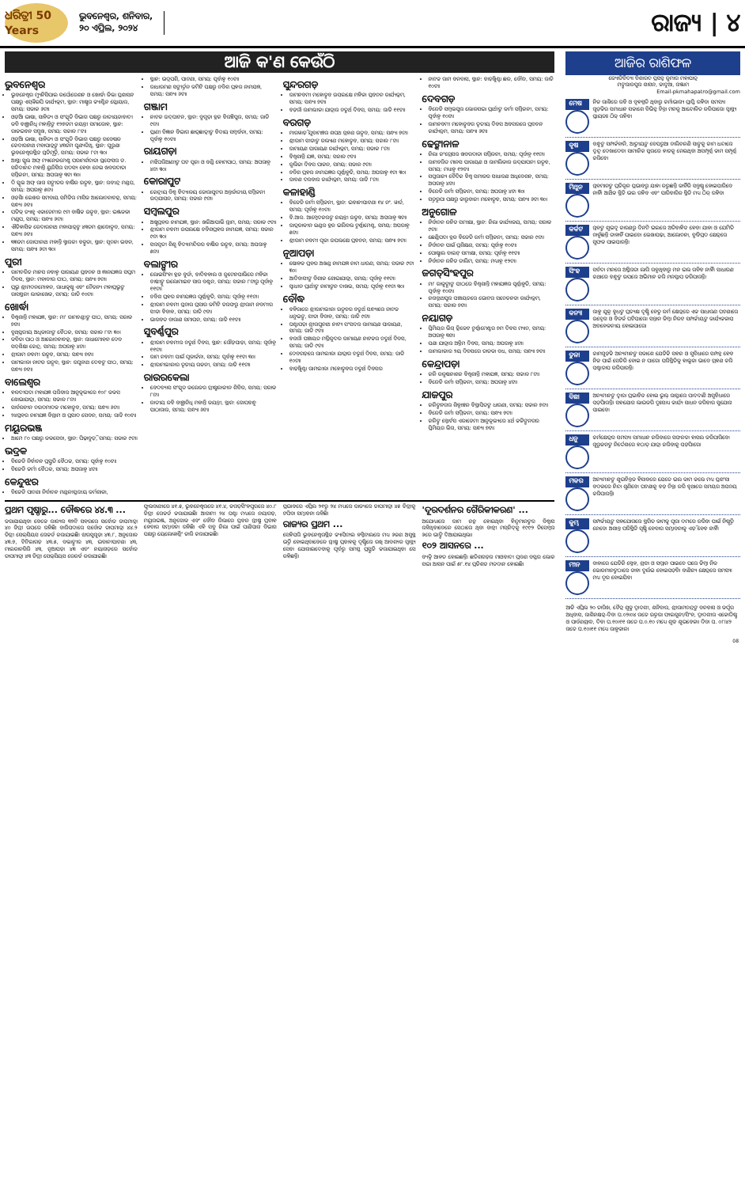ଧରିତ୍ରୀ 50 Years
ଭୁବନେଶ୍ୱର, ଶନିବାର,
୨୦ ଏପ୍ରିଲ, ୨୦୨୪
ରାଜ୍ୟ | ୪
ଆଜି କ'ଣ କେଉଁଠି
ଭୁବନେଶ୍ୱର
ଭୁବନେଶ୍ୱର ମ୍ୟୁନିସିପାଲ କର୍ପୋରେଶନ ଓ ଖୋର୍ଦ୍ଧା ଜିଲା ପ୍ରଶାସନ ପକ୍ଷରୁ ଏସ୍‌ୱିଇପି କାର୍ଯ୍ୟକ୍ରମ, ସ୍ଥାନ: ମାଷ୍ଟର କ୍ୟାଣ୍ଟିନ ସ୍କୋୟାର, ସମୟ: ସକାଳ ୬ଟା।
ଓଡ଼ିଆ ଭାଷା, ସାହିତ୍ୟ ଓ ସଂସ୍କୃତି ବିଭାଗ ପକ୍ଷରୁ ଜାତୀୟତାବାଦୀ କବି ବାଞ୍ଛାନିଧି ମହାନ୍ତିଙ୍କ ୧୨୭ତମ ଜୟନ୍ତୀ ସମାରୋହ, ସ୍ଥାନ: ରାଜଭବନ ସମ୍ମୁଖ, ସମୟ: ସକାଳ ୮ଟା।
ଓଡ଼ିଆ ଭାଷା, ସାହିତ୍ୟ ଓ ସଂସ୍କୃତି ବିଭାଗ ପକ୍ଷରୁ ଗବେଷକ କେଦାରନାଥ ମହାପାତ୍ରଙ୍କ ୪୩ତମ ପୁଣ୍ୟତିଥି, ସ୍ଥାନ: ପୁରୁଣା ଭୁବନେଶ୍ୱରସ୍ଥିତ ପ୍ରତିମୂର୍ତ୍ତି, ସମୟ: ସକାଳ ୮ଟା ୩୦।
ଆସ୍ଥା ସ୍କୁଲ ଅଫ୍ ମ୍ୟାନେଜମେଣ୍ଟ ପରାମର୍ଶଦାତା ପ୍ରଫେସର ଡ. ସଚ୍ଚିଦାନନ୍ଦ ମହାନ୍ତି ୟୁଜିସିର ସଦସ୍ୟ ହେବା ନେଇ ଖବରଦାତା ସମ୍ମିଳନୀ, ସମୟ: ଅପରାହ୍ନ ୩ଟା ୩୦।
ଦି ସ୍କୁଲ ଅଫ୍ ରାଗ ସଙ୍ଗୀତର ବାର୍ଷିକ ଉତ୍ସବ, ସ୍ଥାନ: ରବୀନ୍ଦ୍ର ମଣ୍ଡପ, ସମୟ: ଅପରାହ୍ନ ୫ଟା।
ଓଡ଼ିଶା ଲେଖକ ସମବାୟ ସମିତିର ମାସିକ ଆଲୋଚନାଚକ୍ର, ସମୟ: ସନ୍ଧ୍ୟା ୬ଟା।
ପଟ୍ଟିକ୍ ଡ୍ୟାନ୍ସ ଏକାଡେମୀର ୯ମ ବାର୍ଷିକ ଉତ୍ସବ, ସ୍ଥାନ: ଭଞ୍ଜକଳା ମଣ୍ଡପ, ସମୟ: ସନ୍ଧ୍ୟା ୬ଟା।
ଐତିହାସିକ କେଦାରନାଥ ମହାପାତ୍ରଙ୍କ ୪୩ତମ ଶ୍ରାଦ୍ଧୋତ୍ସବ, ସମୟ: ସନ୍ଧ୍ୟା ୬ଟା।
୩୩ତମ ଗୋପୀନାଥ ମହାନ୍ତି ସ୍ମାରକୀ ବକ୍ତୃତା, ସ୍ଥାନ: ସୂଚନା ଭବନ, ସମୟ: ସନ୍ଧ୍ୟା ୬ଟା ୩୦।
ପୁରୀ
ରାମଚରିତ ମାନସ ନବାହ୍ନ ପାରାୟଣ ପ୍ରବଚନ ଓ ଜ୍ଞାନଯଜ୍ଞର ସପ୍ତମ ଦିବସ, ସ୍ଥାନ: ମହାବୀର ପୀଠ, ସମୟ: ସନ୍ଧ୍ୟା ୭ଟା।
ପ୍ରଭୁ ଶ୍ରୀମଦନମୋହନ, ରାଧାକୃଷ୍ଣ ଏବଂ ଚୈତନ୍ୟ ମହାପ୍ରଭୁଙ୍କ ରାସସ୍ଥଳୀ ଲୀଳାଖେଳ, ସମୟ: ରାତି ୧୦ଟା।
ଖୋର୍ଦ୍ଧା
ବିଶ୍ୱଶାନ୍ତି ମହାଯଜ୍ଞ, ସ୍ଥାନ: ମା' ରାମଚଣ୍ଡୀଙ୍କ ପୀଠ, ସମୟ: ସକାଳ ୭ଟା।
ବୁଥ୍‌ସ୍ତରୀୟ ଅଧିକାରୀଙ୍କ ବୈଠକ, ସମୟ: ସକାଳ ୮ଟା ୩୦।
କବିତା ପାଠ ଓ ଆଲୋଚନାଚକ୍ର, ସ୍ଥାନ: ରାଧାମୋହନ ଦେବ ସଦ୍‌ଶିକ୍ଷା କେନ୍ଦ୍ର, ସମୟ: ଅପରାହ୍ନ ୪ଟା।
ଶ୍ରୀରାମ ନବମୀ ଉତ୍ସବ, ସମୟ: ସନ୍ଧ୍ୟା ୭ଟା।
ରାମଲୀଳା ନାଟକ ଉତ୍ସବ, ସ୍ଥାନ: ରଘୁନାଥ ଦେବଙ୍କ ପୀଠ, ସମୟ: ସନ୍ଧ୍ୟା ୭ଟା।
ବାଲେଶ୍ୱର
ହଳଦୀପଦା ମହାଯଜ୍ଞ ପରିବାର ଆନୁକୂଲ୍ୟରେ ୧୦୮ କଳସ ଶୋଭାଯାତ୍ରା, ସମୟ: ସକାଳ ୮ଟା।
ସାର୍ବଜନୀନ ଚଉଦମାଦଳ ମହୋତ୍ସବ, ସମୟ: ସନ୍ଧ୍ୟା ୬ଟା।
୨୪ପ୍ରହର ନାମଯଜ୍ଞ ବିଶ୍ରାମ ଓ ପ୍ରସାଦ ସେବନ, ସମୟ: ରାତି ୧୦ଟା।
ମୟୂରଭଞ୍ଜ
ଆମେ ୮୦ ପକ୍ଷରୁ ଜଳସେବା, ସ୍ଥାନ: ପିଢ଼ାବୁଡ଼ି, ସମୟ: ସକାଳ ୯ଟା।
ଭଦ୍ରକ
ବିଜେଡି ନିର୍ବାଚନ ପ୍ରସ୍ତୁତି ବୈଠକ, ସମୟ: ପୂର୍ବାହ୍ନ ୧୦ଟା।
ବିଜେଡି କର୍ମୀ ବୈଠକ, ସମୟ: ଅପରାହ୍ନ ୪ଟା।
କେନ୍ଦୁଝର
ବିଜେଡି ପାଟଣା ନିର୍ବାଚନ ମଣ୍ଡଳୀସ୍ତରୀୟ କର୍ମଶାଳା,
ସ୍ଥାନ: ଭଦ୍ରପଶି, ପାଟଣା, ସମୟ: ପୂର୍ବାହ୍ନ ୧୦ଟା।
ରାଧାରମଣ ସଙ୍କୀର୍ତ୍ତନ କମିଟି ପକ୍ଷରୁ ଚବିଶ ପ୍ରହର ନାମଯଜ୍ଞ, ସମୟ: ସନ୍ଧ୍ୟା ୬ଟା।
ଗଞ୍ଜାମ
ନାଟକ ଉଦ୍‌ଘାଟନ, ସ୍ଥାନ: ବୁଗୁଡ଼ା ବ୍ଲକ ବିରଞ୍ଚିପୁର, ସମୟ: ରାତି ୯ଟା।
ପ୍ରାଣୀ ବିଜ୍ଞାନ ବିଭାଗ ଛାତ୍ରଛାତ୍ରୀଙ୍କ ବିଦାୟ ସମ୍ବର୍ଦ୍ଧନା, ସମୟ: ପୂର୍ବାହ୍ନ ୧୦ଟା।
ରାୟଗଡ଼ା
ମଝିଘରିଆଣୀଙ୍କ ଘଟ ପୂଜା ଓ ବଣ୍ଡି ହୋମପାଠ, ସମୟ: ଅପରାହ୍ନ ୪ଟା ୩୦।
କୋରାପୁଟ
କେନ୍ଦ୍ରୀୟ ବିଶ୍ୱ ବିଦ୍ୟାଳୟ କୋରାପୁଟର ଅନ୍ତର୍ଜାତୀୟ ସମ୍ମିଳନୀ ଉଦ୍‌ଯାପନ, ସମୟ: ସକାଳ ୯ଟା।
ସମ୍ବଲପୁର
ଅଷ୍ଟପ୍ରହର ନାମଯଜ୍ଞ, ସ୍ଥାନ: ଖଲିଆପାଲି ଗ୍ରାମ, ସମୟ: ସକାଳ ୯ଟା।
ଶ୍ରୀରାମ ନବମୀ ଉପଲକ୍ଷେ ଚବିଶପ୍ରହର ନାମଯଜ୍ଞ, ସମୟ: ସକାଳ ୯ଟା ୩୦।
ସରସ୍ୱତୀ ଶିଶୁ ବିଦ୍ୟାମନ୍ଦିରର ବାର୍ଷିକ ଉତ୍ସବ, ସମୟ: ଅପରାହ୍ନ ୫ଟା।
ବଲାଙ୍ଗୀର
ଲୋଇସିଂହା ବ୍ଲକ ବୁର୍ଡା, ବାଦିବହାଲ ଓ କୁଟେନପାଲିରେ ମହିଳା ଚାଷୀଙ୍କୁ ଉଲୋମାଇଟ ସାର ବଣ୍ଟନ, ସମୟ: ସକାଳ ୮ଟାରୁ ପୂର୍ବାହ୍ନ ୧୧ଟା।
ଚବିଶ ପ୍ରହର ନାମଯଜ୍ଞର ପୂର୍ଣ୍ଣାହୁତି, ସମୟ: ପୂର୍ବାହ୍ନ ୧୧ଟା।
ଶ୍ରୀରାମ ନବମୀ ପ୍ରଚାର ପ୍ରସାର କମିଟି ତରଫରୁ ଶ୍ରୀରାମ ନବମୀର ସୀତା ବିବାହ, ସମୟ: ରାତି ୯ଟା।
ଭାଗବତ ବାରାଣ ସମାପନ, ସମୟ: ରାତି ୧୧ଟା।
ସୁବର୍ଣ୍ଣପୁର
ଶ୍ରୀରାମ ନବମୀର ଚତୁର୍ଥ ଦିବସ, ସ୍ଥାନ: ଗୌଡ଼ପାଡ଼ା, ସମୟ: ପୂର୍ବାହ୍ନ ୧୧ଟା।
ରାମ ନବମୀ ପାଇଁ ପୂଜାର୍ଚ୍ଚନା, ସମୟ: ପୂର୍ବାହ୍ନ ୧୧ଟା ୩୦।
ଶ୍ରୀରାମଲୀଳାର ତୃତୀୟ ରଜନୀ, ସମୟ: ରାତି ୧୧ଟା।
ରାଉରକେଲା
ବେଦବ୍ୟାସ ସଂସ୍କୃତ କଲେଜର ଗ୍ରୀଷ୍ମକାଳୀନ ଶିବିର, ସମୟ: ସକାଳ ୮ଟା।
ଜାତୀୟ କବି ବାଞ୍ଛାନିଧି ମହାନ୍ତି ଜୟନ୍ତୀ, ସ୍ଥାନ: ଗୋପବନ୍ଧୁ ପାଠାଗାର, ସମୟ: ସନ୍ଧ୍ୟା ୬ଟା।
ସୁନ୍ଦରଗଡ଼
ରାମନବମୀ ମହୋତ୍ସବ ଉପଲକ୍ଷେ ମହିଳା ପ୍ରବଚନ କାର୍ଯ୍ୟକ୍ରମ, ସମୟ: ସନ୍ଧ୍ୟା ୭ଟା।
ବଡ଼ଗାଁ ରାମଲୀଳା ଯାତ୍ରାର ଚତୁର୍ଥ ଦିବସ, ସମୟ: ରାତି ୧୧ଟା।
ବରଗଡ଼
ମାରୱାଡ଼ି ଯୁବାମଞ୍ଚର ଶପଥ ଗ୍ରହଣ ଉତ୍ସବ, ସମୟ: ସନ୍ଧ୍ୟା ୭ଟା।
ଶ୍ରୀରାମ ସୀତାଙ୍କ କଲ୍ୟାଣ ମହୋତ୍ସବ, ସମୟ: ସକାଳ ୮ଟା।
ରାମାୟଣ ପାରାୟଣ କାର୍ଯ୍ୟକ୍ରମ, ସମୟ: ସକାଳ ୮ଟା।
ବିଶ୍ୱଶାନ୍ତି ଯଜ୍ଞ, ସମୟ: ସକାଳ ୯ଟା।
କୁଲିଜା ଦିବସ ପାଳନ, ସମୟ: ସକାଳ ୯ଟା।
ଚବିଶ ପ୍ରହର ନାମଯଜ୍ଞର ପୂର୍ଣ୍ଣାହୁତି, ସମୟ: ଅପରାହ୍ନ ୧ଟା ୩୦।
ରାବଣ ଦରବାର କାର୍ଯ୍ୟକ୍ରମ, ସମୟ: ରାତି ୮ଟା।
କଳାହାଣ୍ଡି
ବିଜେଡି କର୍ମୀ ସମ୍ମିଳନୀ, ସ୍ଥାନ: ଭବାନୀପାଟଣା ୧୪ ନଂ. ୱାର୍ଡ, ସମୟ: ପୂର୍ବାହ୍ନ ୧୦ଟା।
ବି.ଆର. ଆମ୍ବେଦକରଙ୍କ ଜୟନ୍ତୀ ଉତ୍ସବ, ସମୟ: ଅପରାହ୍ନ ୩ଟା।
ରାତ୍ରକାଳୀନ ଇଣ୍ଡର ବ୍ଲକ ଭଲିବଲ ଟୁର୍ଣ୍ଣାମେଣ୍ଟ, ସମୟ: ଅପରାହ୍ନ ୫ଟା।
ଶ୍ରୀରାମ ନବମୀ ପୂଜା ଉପଲକ୍ଷେ ପ୍ରବଚନ, ସମୟ: ସନ୍ଧ୍ୟା ୭ଟା।
ନୂଆପଡ଼ା
ଷୋହଳ ପ୍ରହର ଅଖଣ୍ଡ ନାମଯଜ୍ଞ ନାମ ଧାରଣ, ସମୟ: ସକାଳ ୯ଟା ୩୦।
ଆଦିବାସୀଙ୍କ ବିଶାଳ ଶୋଭାଯାତ୍ରା, ସମୟ: ପୂର୍ବାହ୍ନ ୧୧ଟା।
ସ୍ୱାଧୀନ ପ୍ରାର୍ଥୀଙ୍କ ନାମାଙ୍କନ ଦାଖଲ, ସମୟ: ପୂର୍ବାହ୍ନ ୧୧ଟା ୩୦।
ବୌଦ୍ଧ
ବହିରାରେ ଶ୍ରୀରାମଲୀଳା ଉତ୍ସବର ଚତୁର୍ଥ ସନ୍ଧ୍ୟାରେ ନାଟକ ଧନୁଭଙ୍ଗ, ସୀତା ବିବାହ, ସମୟ: ରାତି ୯ଟା।
ଘଣ୍ଟାପଡ଼ା ଶ୍ରୀରଘୁନାଥ ନାଟ୍ୟ ସଂସଦର ରାମାୟଣ ପାରାୟଣ, ସମୟ: ରାତି ୯ଟା।
ବରଗାଁ ପଞ୍ଚାୟତ ମଲ୍ଲିକୁଦର ରାମାୟଣ ନାଟକର ଚତୁର୍ଥ ଦିବସ, ସମୟ: ରାତି ୯ଟା।
ଦେବଗଡ଼ରେ ରାମଲୀଳା ଯାତ୍ରାର ଚତୁର୍ଥ ଦିବସ, ସମୟ: ରାତି ୧୦ଟା।
ବାଡ଼ିଖୁଣ୍ଟା ରାମଲୀଳା ମହୋତ୍ସବର ଚତୁର୍ଥ ଦିବସର
ନାଟକ ରାମ ବନବାସ, ସ୍ଥାନ: ବାଡ଼ିଖୁଣ୍ଟା ଛକ, ବୌଦ୍ଧ, ସମୟ: ରାତି ୧୦ଟା।
ଦେବଗଡ଼
ବିଜେଡି ସମ୍ବଲପୁର ଲୋକସଭା ପ୍ରାର୍ଥୀଙ୍କ କର୍ମୀ ସମ୍ମିଳନୀ, ସମୟ: ପୂର୍ବାହ୍ନ ୧୦ଟା।
ରାମନବମୀ ମହୋତ୍ସବର ତୃତୀୟ ଦିବସ ଅବସରରେ ପ୍ରବଚନ କାର୍ଯ୍ୟକ୍ରମ, ସମୟ: ସନ୍ଧ୍ୟା ୬ଟା।
ଢେଙ୍କାନାଳ
ଜିଲା କଂଗ୍ରେସର ଖବରଦାତା ସମ୍ମିଳନୀ, ସମୟ: ପୂର୍ବାହ୍ନ ୧୧ଟା।
ରାମଚରିତ ମାନସ ପାରାୟଣ ଓ ରାମଲିଳାର ଉଦ୍‌ଯାପନୀ ଉତ୍ସବ, ସମୟ: ମଧ୍ୟାହ୍ନ ୧୨ଟା।
ସପ୍ତରାଜ୍ୟ ବୈଦିକ ବିଶ୍ୱ ସମାଜର ସାଧାରଣ ଅଧିବେଶନ, ସମୟ: ଅପରାହ୍ନ ୪ଟା।
ବିଜେଡି କର୍ମୀ ସମ୍ମିଳନୀ, ସମୟ: ଅପରାହ୍ନ ୪ଟା ୩୦।
ସତ୍ତରୁପା ପକ୍ଷରୁ କାରୁବାକୀ ମହୋତ୍ସବ, ସମୟ: ସନ୍ଧ୍ୟା ୬ଟା ୩୦।
ଅନୁଗୋଳ
ନିର୍ବାଚନ ଜନିତ ସମୀକ୍ଷା, ସ୍ଥାନ: ଜିଲା କାର୍ଯ୍ୟାଳୟ, ସମୟ: ସକାଳ ୯ଟା।
ଛେଣ୍ଡିପଦା ବ୍ଲକ ବିଜେଡି କର୍ମୀ ସମ୍ମିଳନୀ, ସମୟ: ସକାଳ ୯ଟା।
ନିର୍ବାଚନ ପାଇଁ ପ୍ରଶିକ୍ଷଣ, ସମୟ: ପୂର୍ବାହ୍ନ ୧୦ଟା।
ପୋଷ୍ଟାଲ ବାଲଟ୍ ସମୀକ୍ଷା, ସମୟ: ପୂର୍ବାହ୍ନ ୧୧ଟା।
ନିର୍ବାଚନ ଜନିତ ତାଲିମ, ସମୟ: ମଧ୍ୟାହ୍ନ ୧୨ଟା।
ଜଗତ୍‌ସିଂହପୁର
ମା' କାଳୁଙ୍ଗାଙ୍କ ପୀଠରେ ବିଶ୍ୱଶାନ୍ତି ମହାଯଜ୍ଞର ପୂର୍ଣ୍ଣାହୁତି, ସମୟ: ପୂର୍ବାହ୍ନ ୧୦ଟା।
ଜଗନ୍ନାଥପୁର ପଞ୍ଚାୟତରେ ଭୋଟର ସଚେତନତା କାର୍ଯ୍ୟକ୍ରମ, ସମୟ: ସକାଳ ୭ଟା।
ନୟାଗଡ଼
ପ୍ରିମିୟର ଲିଗ୍ କ୍ରିକେଟ ଟୁର୍ଣ୍ଣାମେଣ୍ଟର ୭ମ ଦିବସ ମ୍ୟାଚ, ସମୟ: ଅପରାହ୍ନ ୩ଟା।
ପଣା ଯାତ୍ରାର ଅନ୍ତିମ ଦିବସ, ସମୟ: ଅପରାହ୍ନ ୪ଟା।
ରାମଲୀଳାର ୨ୟ ଦିବସରେ ତାଡକା ବଧ, ସମୟ: ସନ୍ଧ୍ୟା ୭ଟା।
କେନ୍ଦ୍ରାପଡ଼ା
କଳି କଳୁଷନାଶକ ବିଶ୍ୱଶାନ୍ତି ମହାଯଜ୍ଞ, ସମୟ: ସକାଳ ୮ଟା।
ବିଜେଡି କର୍ମୀ ସମ୍ମିଳନୀ, ସମୟ: ଅପରାହ୍ନ ୪ଟା।
ଯାଜପୁର
କଳିଙ୍ଗନଗର ଶିଳ୍ପାଞ୍ଚଳ ବିସ୍ଥାପିତଙ୍କ ଧାରଣା, ସମୟ: ସକାଳ ୭ଟା।
ବିଜେଡି କର୍ମୀ ସମ୍ମିଳନୀ, ସମୟ: ସନ୍ଧ୍ୟା ୭ଟା।
କଳିଙ୍ଗ ସ୍ପୋର୍ଟସ ଏକାଡେମୀ ଆନୁକୂଲ୍ୟରେ ୪ର୍ଥ କଳିଙ୍ଗନଗର ପ୍ରିମିୟର ଲିଗ, ସମୟ: ସନ୍ଧ୍ୟା ୭ଟା।
ପ୍ରଥମ ପୃଷ୍ଠାରୁ... ବୌଦ୍ଧରେ ୪୪.୩ ...
କରାଯାଇଥିବା ବେଳେ ରାଜ୍ୟର ୩୨ଟି ସହରରେ ସର୍ବୋଚ୍ଚ ତାପମାତ୍ରା ୪୦ ଡିଗ୍ରୀ ଉପରେ ରହିଛି। ବାରିପଦାରେ ସର୍ବୋଚ୍ଚ ତାପମାତ୍ରା ୪୪.୨ ଡିଗ୍ରୀ ସେଲ୍‌ସିୟସ ରେକର୍ଡ କରାଯାଇଛି। ଝାରସୁଗୁଡ଼ା ୪୩.୮, ଅନୁଗୋଳ ୪୩.୭, ଟିଟିଲାଗଡ଼ ୪୩.୫, ବଲାଙ୍ଗୀର ୪୩, ଭବାନୀପାଟଣା ୪୩, ମାଲକାନଗିରି ୪୩, ନୂଆପଡ଼ା ୪୩ ଏବଂ ନୟାଗଡ଼ରେ ସର୍ବୋଚ୍ଚ ତାପମାତ୍ରା ୪୩ ଡିଗ୍ରୀ ସେଲ୍‌ସିୟସ ରେକର୍ଡ କରାଯାଇଛି।
ଫୁଲବାଣୀରେ ୪୧.୫, ଭୁବନେଶ୍ୱରରେ ୪୧.୪, ଜଗତ୍‌ସିଂହପୁରରେ ୪୦.୮ ଡିଗ୍ରୀ ରେକର୍ଡ କରାଯାଇଛି। ଆଗାମୀ ୨୪ ଘଣ୍ଟା ମଧ୍ୟରେ ନୟାଗଡ଼, ମୟୂରଭଞ୍ଜ, ଅନୁଗୋଳ ଏବଂ ବୌଦ୍ଧ ଜିଲାରେ ପ୍ରବଳ ଗ୍ରୀଷ୍ମ ପ୍ରବାହ ହେବାର ସମ୍ଭାବନା ରହିଛି। ଏହି ସବୁ ଜିଲା ପାଇଁ ପାଣିପାଗ ବିଭାଗ ପକ୍ଷରୁ ୟେଲୋ‌ୱାର୍ଣ୍ଣିଂ ଜାରି କରାଯାଇଛି।
ପ୍ରଭାବରେ ଏପ୍ରିଲ ୨୧ରୁ ୨୪ ମଧ୍ୟରେ ରାଜ୍ୟରେ ତାପମାତ୍ରା ୪୫ ଡିଗ୍ରୀକୁ ଟପିବା ସମ୍ଭାବନା ରହିଛି।
ରାଜ୍ୟର ପ୍ରଥମ ...
ସେହିପରି ଭୁବନେଶ୍ୱରସ୍ଥିତ କ୍ୟାପିଟାଲ ହସ୍ପିଟାଲରେ ମଧ୍ୟ ୬ଜଣ ଅସୁସ୍ଥ ଭର୍ତ୍ତି ହୋଇଥିବାବେଳେ ଗ୍ରୀଷ୍ମ ପ୍ରବାହକୁ ଦୃଷ୍ଟିରେ ରଖି ଆବଶ୍ୟକ ସ୍ୱାସ୍ଥ୍ୟ ସେବା ଯୋଗାଇଦେବାକୁ ପୂର୍ବରୁ ସମସ୍ତ ପ୍ରସ୍ତୁତି କରାଯାଇଥିବା ସେ କହିଛନ୍ତି।
'ଦୂରଦର୍ଶନର ଗୈରିକୀକରଣ' ...
ଅଯୋଧ୍ୟାରେ ରାମ ଜନ୍ମ ହୋଇଥିବା ହିନ୍ଦୁମାନଙ୍କର ବିଶ୍ୱାସ ରହିଥିବାବେଳେ ସେଠାରେ ଥିବା ବାବ୍ରୀ ମସ୍‌ଜିଦ୍‌କୁ ୧୯୯୨ ଡିସେମ୍ବର ୬ରେ ଭାଙ୍ଗି ଦିଆଯାଇଥିଲା।
୧୦୨ ଆସନରେ ...
ବ୍ୟକ୍ତି ଆହତ ହୋଇଛନ୍ତି। ଛତିଶଗଡ଼ର ମାଓବାଦୀ ପ୍ରବଣ ବସ୍ତର ଲୋକ ସଭା ଆସନ ପାଇଁ ୫୮.୧୪ ପ୍ରତିଶତ ମତଦାନ ହୋଇଛି।
ଆଜିର ରାଶିଫଳ
ଜ୍ୟୋତିର୍ବିଦ୍ୟା ବିଶାରଦ ପ୍ରସନ୍ନ କୁମାର ମହାପାତ୍ର
ମଙ୍ଗରାଜପୁର ଶାସନ, କାଦୁଆ, ଗଞ୍ଜାମ
Email-pkmahapatro@gmail.com
ମେଷ
ନିଜ ରାଶିରେ ରବି ଓ ବୃହସ୍ପତି ଥିବାରୁ କର୍ମାଭାଗ୍ୟ ପ୍ରାପ୍ତି ରହିବ। ସମସ୍ୟା ଗୁଡ଼ିକର ସମାଧାନ ସକାଶେ ବିଭିନ୍ନ ଚିନ୍ତା ମନକୁ ଆନ୍ଦୋଳିତ କରିପାରେ। ସ୍ୱାସ୍ଥ୍ୟ ପ୍ରାୟତଃ ଠିକ୍ ରହିବ।
ବୃଷ
ବନ୍ଧୁଙ୍କ ସମ୍ପର୍କହାନି, ଆତ୍ମୀୟଙ୍କ ବେପରୁଆ ଚାଲିଚଳଣି ସାଙ୍ଗକୁ କାମ ଧନ୍ଦାରେ ଦ୍ୱନ୍ଦ୍ୱ ଦେଖାଦେବ। ସାମାଜିକ ସ୍ତରରେ ହାତକୁ ନେଇଥିବା ଅସମ୍ପୂର୍ଣ୍ଣ କାମ ସମ୍ପୂର୍ଣ୍ଣ କରିବେ।
ମିଥୁନ
ଗ୍ରହମାନଙ୍କ ପ୍ରତିକୂଳ ପ୍ରଭାବରୁ ଯାହା କରୁଛନ୍ତି କାହିଁକି ସନ୍ତୁଷ୍ଟ ହୋଇପାରିବେ ନାହିଁ। ଆର୍ଥିକ ସ୍ଥିତି ଭଲ ରହିବ ଏବଂ ପାରିବାରିକ ସ୍ଥିତି ମଧ୍ୟ ଠିକ୍ ରହିବ।
କର୍କଟ
ଗ୍ରହଙ୍କ ଶୁଭଦୃ କାରଣରୁ ଦିନଟି ଭଲରେ ଅତିବାହିତ ହେବ। ଯାହା ଓ ଯେମିତି ଚାହୁଁଛନ୍ତି ତାହାହିଁ ପାଇବେ। ଲେଖାପଢ଼ା, ଆଲୋଚନା, ବୁଦ୍ଧିପ୍ରଦ କ୍ଷେତ୍ରରେ ସୁଫଳ ପାଇପାରନ୍ତି।
ସିଂହ
ସର୍ବଦା ମନରେ ଅସ୍ଥିରତା ଲାଗି ରହୁଥିବାରୁ ମନ ଭଲ ରହିବ ନାହିଁ। ସାଧାରଣ କଥାରେ ବନ୍ଧୁଙ୍କ ଉପରେ ଅଭିମାନ କରି ମନସ୍ତାପ କରିପାରନ୍ତି।
କନ୍ୟା
ରାହୁ ଯୁକ୍ତ ବୁଧଙ୍କ ପ୍ରତ୍ୟକ୍ଷ ଦୃଷ୍ଟି ହେତୁ କର୍ମ କ୍ଷେତ୍ରରେ ଏକ ସାଧାରଣ ଘଟଣାରେ ଉଦ୍ବେଗ ଓ ବିତର୍କ ଘଟିପାରେ। ସନ୍ତାନ କିମ୍ବା ନିକଟ ସମ୍ପର୍କୀୟଙ୍କ କାର୍ଯ୍ୟକଳାପ ଅବହେଳନୀୟ ହୋଇପାରେ।
ତୁଳା
କାମଗୁଡ଼ିକ ଅନ୍ୟମାନଙ୍କ ସକାଶେ ଯେତିକି ସହଜ ଓ ସୁବିଧାରେ ସମ୍ପନ୍ନ ହେବ ନିଜ ପାଇଁ ସେତିକି ହୋଇ ନ ପାରେ। ପରିସ୍ଥିତିକୁ ହାଲୁକା ଭାବେ ଗ୍ରହଣ କରି ପଶ୍ଚାତାପ କରିପାରନ୍ତି।
ବିଛା
ଅନ୍ୟମାନଙ୍କ ଦ୍ୱାରା ପ୍ରଭାବିତ ହୋଇ ଭୁଲ୍ ରାସ୍ତାରେ ପାଦଦାଣି ଅସୁବିଧାରେ ପଡ଼ିପାରନ୍ତି। ସହଯୋଗ ଲାଭକରି ଦୁଃସାଧ୍ୟ କାର୍ଯ୍ୟ ସାଧନ କରିବାର ସୁଯୋଗ ପାଇବେ।
ଧନୁ
କର୍ମକ୍ଷେତ୍ରର ସମସ୍ୟା ସମାଧାନ କରିବାରେ ସଫଳତା ହାସଲ କରିପାରିବେ। ଗୁରୁଜନଙ୍କ ନିର୍ଦ୍ଦେଶରେ ହଠାତ୍ ଯାତ୍ରା କରିବାକୁ ପଡ଼ିପାରେ।
ମକର
ଅନ୍ୟମାନଙ୍କ ଶୁଭଚିନ୍ତକ ହିସାବରେ ଯେତେ ଭଲ କାମ କଲେ ମଧ୍ୟ ପ୍ରଶଂସା ବଦଳରେ ନିନ୍ଦା ଶୁଣିବେ। ଘଟଣାକୁ ବଡ଼ ଚିନ୍ତା କରି ବୃଥାରେ ସମୟର ଅପଚୟ କରିପାରନ୍ତି।
କୁମ୍ଭ
ସମ୍ପର୍କୀୟଙ୍କ ସହଯୋଗରେ ସ୍ଥଗିତ କାମକୁ ପୂରା ଦମରେ କରିବା ପାଇଁ ନିଷ୍ପତ୍ତି ନେବେ। ଅଶାନ୍ତ ପରିସ୍ଥିତି ସୃଷ୍ଟି ହେବାର ସମ୍ଭାବନାକୁ ଏଡ଼ି ହେବ ନାହିଁ।
ମୀନ
ବାହାରେ ଯେତିକି ସ୍ନେହ, ଶ୍ରଦ୍ଧା ଓ ସମ୍ମାନ ପାଇବେ ଘରେ କିମ୍ବା ନିଜ ଲୋକମାନଙ୍କଠାରେ ତାହା ଦୁର୍ଲଭ ହୋଇପଡ଼ିବ। ବାଣିଜ୍ୟ କ୍ଷେତ୍ରରେ ସମସ୍ୟା ମଧ୍ୟ ଦୂର ହୋଇଯିବ।
ଆଜି ଏପ୍ରିଲ ୨୦ ତାରିଖ, ଚୈତ୍ର ଶୁକ୍ଳ ଦ୍ୱାଦଶୀ, ଶନିବାର, ଶ୍ରୀରାମଚନ୍ଦ୍ରଙ୍କ ବନବାସ ଓ କର୍ପୂର ଅଧିବାସ, ରାଶିନକ୍ଷତ୍ର-ଦିବା ଘ.୦୨।୦୪ ଗତେ ଉତ୍ତରା ଫାଲଗୁନୀ/ସିଂହ, ଦ୍ୱାଦଶୀର ଏକୋଦ୍ଦିଷ୍ଟ ଓ ପାର୍ବଣଶ୍ରାଦ୍ଧ, ଦିବା ଘ.୧୦।୧୧ ଗତେ ଘ.୦.୧୦ ମଧ୍ୟେ ଶୁଦ୍ଧ ଶୁଭବେଳା। ଦିବା ଘ. ୦୮।୪୨ ଗତେ ଘ.୧୦।୧୧ ମଧ୍ୟେ ରାହୁକାଳ।
08